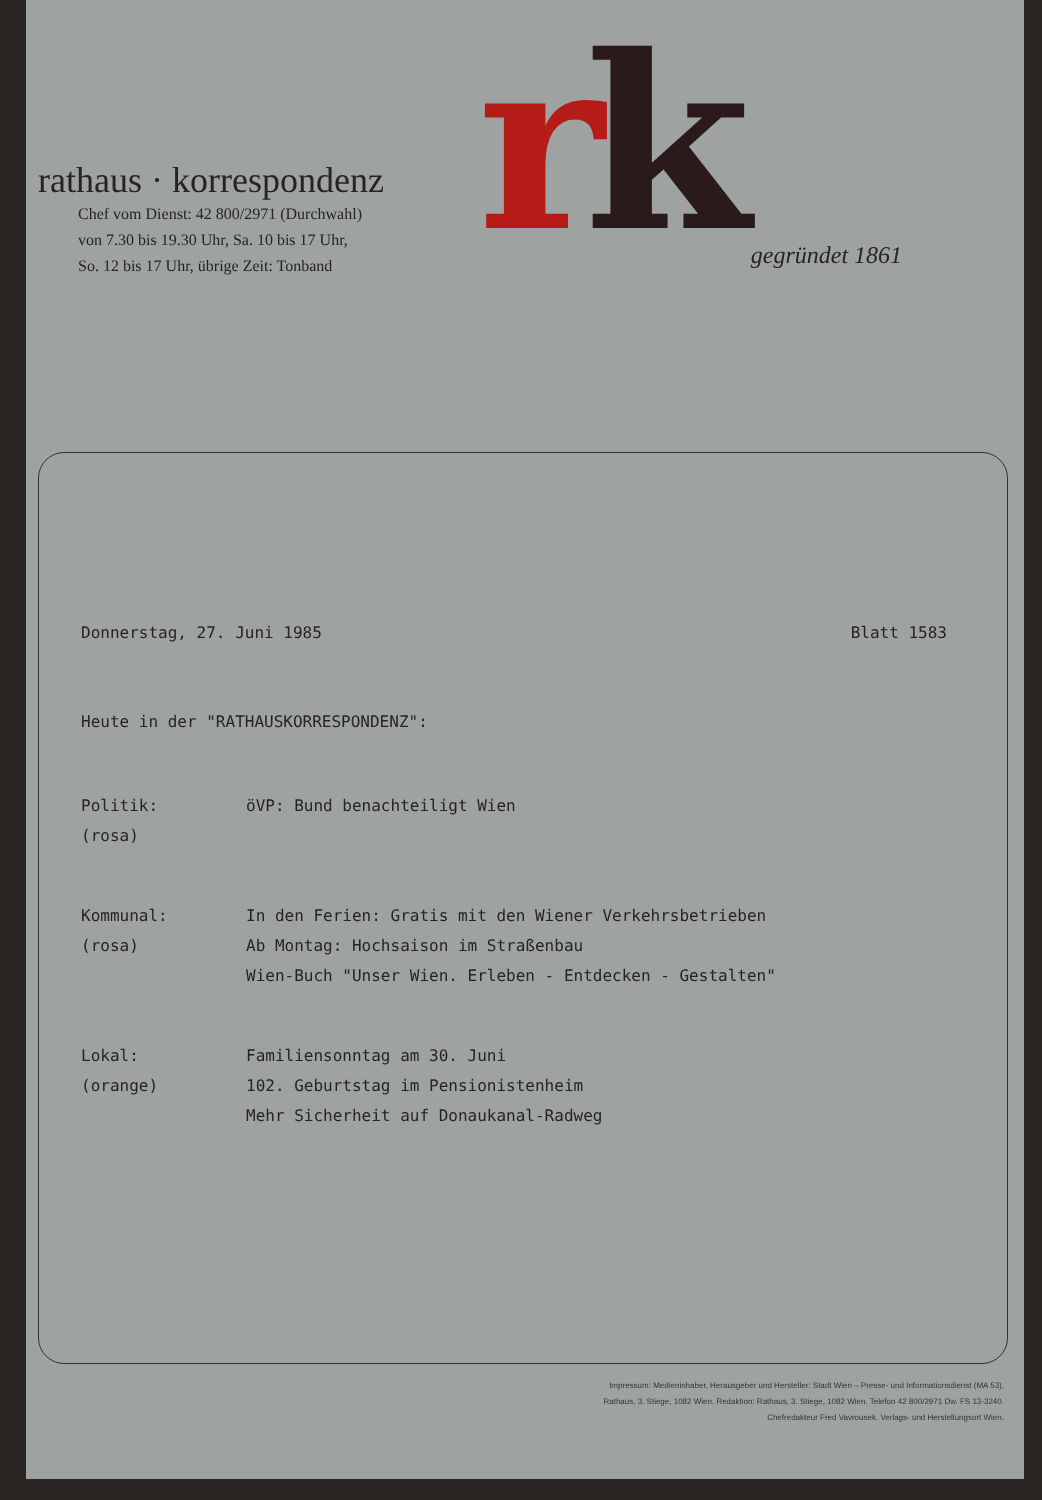rathaus · korrespondenz
Chef vom Dienst: 42 800/2971 (Durchwahl)
von 7.30 bis 19.30 Uhr, Sa. 10 bis 17 Uhr,
So. 12 bis 17 Uhr, übrige Zeit: Tonband
rk
gegründet 1861
Donnerstag, 27. Juni 1985 Blatt 1583
Heute in der "RATHAUSKORRESPONDENZ":
| Politik: (rosa) | öVP: Bund benachteiligt Wien |
| Kommunal: (rosa) | In den Ferien: Gratis mit den Wiener Verkehrsbetrieben Ab Montag: Hochsaison im Straßenbau Wien-Buch "Unser Wien. Erleben - Entdecken - Gestalten" |
| Lokal: (orange) | Familiensonntag am 30. Juni 102. Geburtstag im Pensionistenheim Mehr Sicherheit auf Donaukanal-Radweg |
Impressum: Medieninhaber, Herausgeber und Hersteller: Stadt Wien – Presse- und Informationsdienst (MA 53),
Rathaus, 3. Stiege, 1082 Wien. Redaktion: Rathaus, 3. Stiege, 1082 Wien. Telefon 42 800/2971 Dw. FS 13-3240.
Chefredakteur Fred Vavrousek. Verlags- und Herstellungsort Wien.